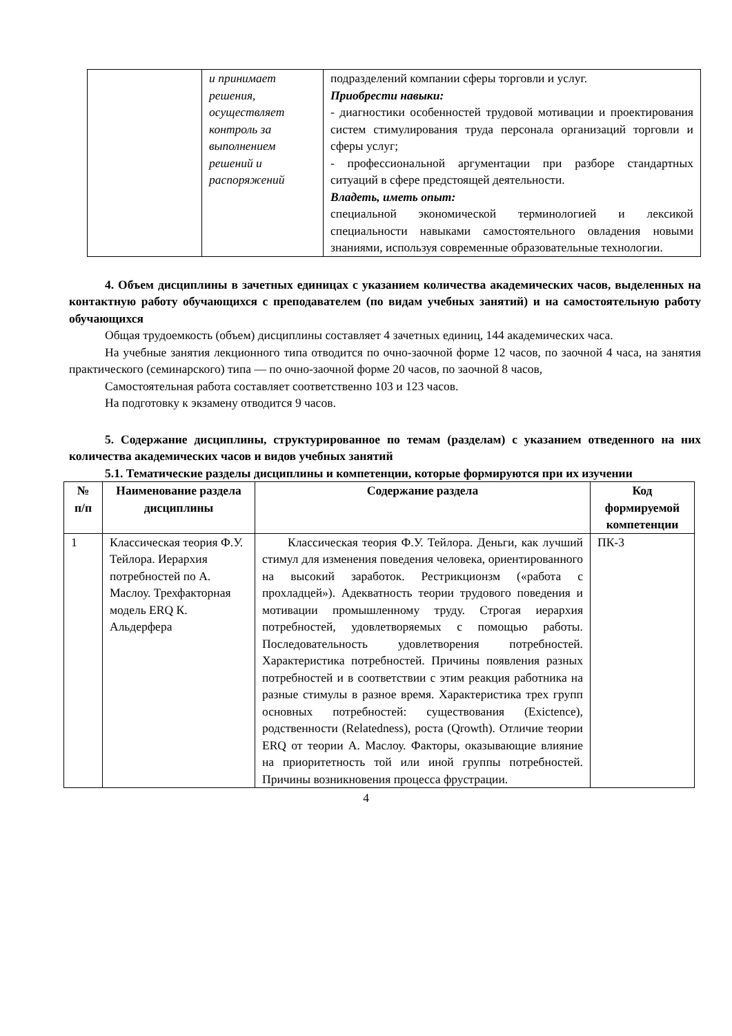| | и принимает решения, осуществляет контроль за выполнением решений и распоряжений | подразделений компании сферы торговли и услуг. Приобрести навыки: - диагностики особенностей трудовой мотивации и проектирования систем стимулирования труда персонала организаций торговли и сферы услуг; - профессиональной аргументации при разборе стандартных ситуаций в сфере предстоящей деятельности. Владеть, иметь опыт: специальной экономической терминологией и лексикой специальности навыками самостоятельного овладения новыми знаниями, используя современные образовательные технологии. |
4. Объем дисциплины в зачетных единицах с указанием количества академических часов, выделенных на контактную работу обучающихся с преподавателем (по видам учебных занятий) и на самостоятельную работу обучающихся
Общая трудоемкость (объем) дисциплины составляет 4 зачетных единиц, 144 академических часа.
На учебные занятия лекционного типа отводится по очно-заочной форме 12 часов, по заочной 4 часа, на занятия практического (семинарского) типа — по очно-заочной форме 20 часов, по заочной 8 часов,
Самостоятельная работа составляет соответственно 103 и 123 часов.
На подготовку к экзамену отводится 9 часов.
5. Содержание дисциплины, структурированное по темам (разделам) с указанием отведенного на них количества академических часов и видов учебных занятий
5.1. Тематические разделы дисциплины и компетенции, которые формируются при их изучении
| № п/п | Наименование раздела дисциплины | Содержание раздела | Код формируемой компетенции |
| --- | --- | --- | --- |
| 1 | Классическая теория Ф.У. Тейлора. Иерархия потребностей по А. Маслоу. Трехфакторная модель ERQ К. Альдерфера | Классическая теория Ф.У. Тейлора. Деньги, как лучший стимул для изменения поведения человека, ориентированного на высокий заработок. Рестрикционзм («работа с прохладцей»). Адекватность теории трудового поведения и мотивации промышленному труду. Строгая иерархия потребностей, удовлетворяемых с помощью работы. Последовательность удовлетворения потребностей. Характеристика потребностей. Причины появления разных потребностей и в соответствии с этим реакция работника на разные стимулы в разное время. Характеристика трех групп основных потребностей: существования (Exictence), родственности (Relatedness), роста (Qrowth). Отличие теории ERQ от теории А. Маслоу. Факторы, оказывающие влияние на приоритетность той или иной группы потребностей. Причины возникновения процесса фрустрации. | ПК-3 |
4